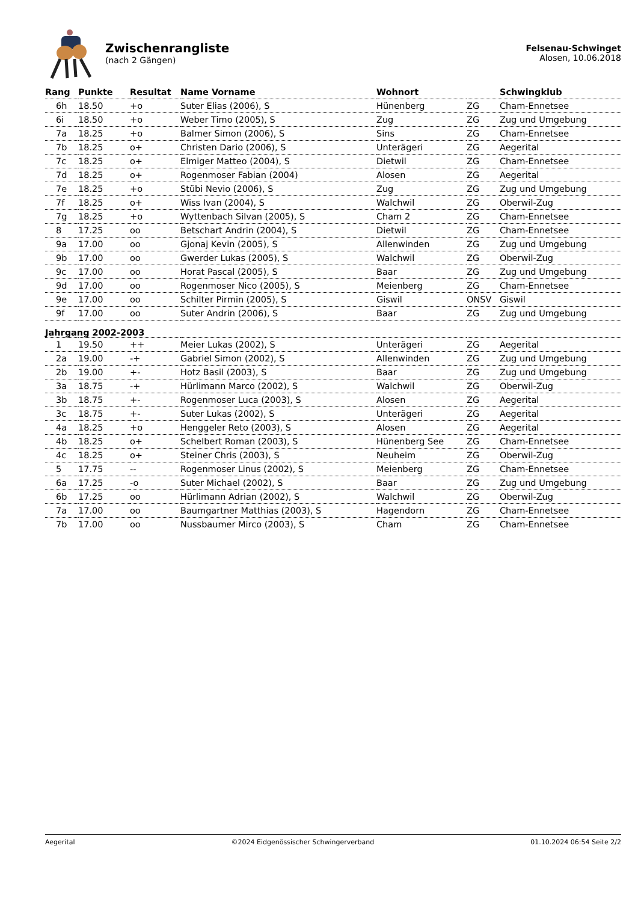Zwischenrangliste
(nach 2 Gängen)
Felsenau-Schwinget
Alosen, 10.06.2018
| Rang | Punkte | Resultat | Name Vorname | Wohnort | | Schwingklub |
| --- | --- | --- | --- | --- | --- | --- |
| 6h | 18.50 | +o | Suter Elias (2006), S | Hünenberg | ZG | Cham-Ennetsee |
| 6i | 18.50 | +o | Weber Timo (2005), S | Zug | ZG | Zug und Umgebung |
| 7a | 18.25 | +o | Balmer Simon (2006), S | Sins | ZG | Cham-Ennetsee |
| 7b | 18.25 | o+ | Christen Dario (2006), S | Unterägeri | ZG | Aegerital |
| 7c | 18.25 | o+ | Elmiger Matteo (2004), S | Dietwil | ZG | Cham-Ennetsee |
| 7d | 18.25 | o+ | Rogenmoser Fabian (2004) | Alosen | ZG | Aegerital |
| 7e | 18.25 | +o | Stübi Nevio (2006), S | Zug | ZG | Zug und Umgebung |
| 7f | 18.25 | o+ | Wiss Ivan (2004), S | Walchwil | ZG | Oberwil-Zug |
| 7g | 18.25 | +o | Wyttenbach Silvan (2005), S | Cham 2 | ZG | Cham-Ennetsee |
| 8 | 17.25 | oo | Betschart Andrin (2004), S | Dietwil | ZG | Cham-Ennetsee |
| 9a | 17.00 | oo | Gjonaj Kevin (2005), S | Allenwinden | ZG | Zug und Umgebung |
| 9b | 17.00 | oo | Gwerder Lukas (2005), S | Walchwil | ZG | Oberwil-Zug |
| 9c | 17.00 | oo | Horat Pascal (2005), S | Baar | ZG | Zug und Umgebung |
| 9d | 17.00 | oo | Rogenmoser Nico (2005), S | Meienberg | ZG | Cham-Ennetsee |
| 9e | 17.00 | oo | Schilter Pirmin (2005), S | Giswil | ONSV | Giswil |
| 9f | 17.00 | oo | Suter Andrin (2006), S | Baar | ZG | Zug und Umgebung |
| Jahrgang 2002-2003 | | | | | | |
| 1 | 19.50 | ++ | Meier Lukas (2002), S | Unterägeri | ZG | Aegerital |
| 2a | 19.00 | -+ | Gabriel Simon (2002), S | Allenwinden | ZG | Zug und Umgebung |
| 2b | 19.00 | +- | Hotz Basil (2003), S | Baar | ZG | Zug und Umgebung |
| 3a | 18.75 | -+ | Hürlimann Marco (2002), S | Walchwil | ZG | Oberwil-Zug |
| 3b | 18.75 | +- | Rogenmoser Luca (2003), S | Alosen | ZG | Aegerital |
| 3c | 18.75 | +- | Suter Lukas (2002), S | Unterägeri | ZG | Aegerital |
| 4a | 18.25 | +o | Henggeler Reto (2003), S | Alosen | ZG | Aegerital |
| 4b | 18.25 | o+ | Schelbert Roman (2003), S | Hünenberg See | ZG | Cham-Ennetsee |
| 4c | 18.25 | o+ | Steiner Chris (2003), S | Neuheim | ZG | Oberwil-Zug |
| 5 | 17.75 | -- | Rogenmoser Linus (2002), S | Meienberg | ZG | Cham-Ennetsee |
| 6a | 17.25 | -o | Suter Michael (2002), S | Baar | ZG | Zug und Umgebung |
| 6b | 17.25 | oo | Hürlimann Adrian (2002), S | Walchwil | ZG | Oberwil-Zug |
| 7a | 17.00 | oo | Baumgartner Matthias (2003), S | Hagendorn | ZG | Cham-Ennetsee |
| 7b | 17.00 | oo | Nussbaumer Mirco (2003), S | Cham | ZG | Cham-Ennetsee |
Aegerital ©2024 Eidgenössischer Schwingerverband 01.10.2024 06:54 Seite 2/2